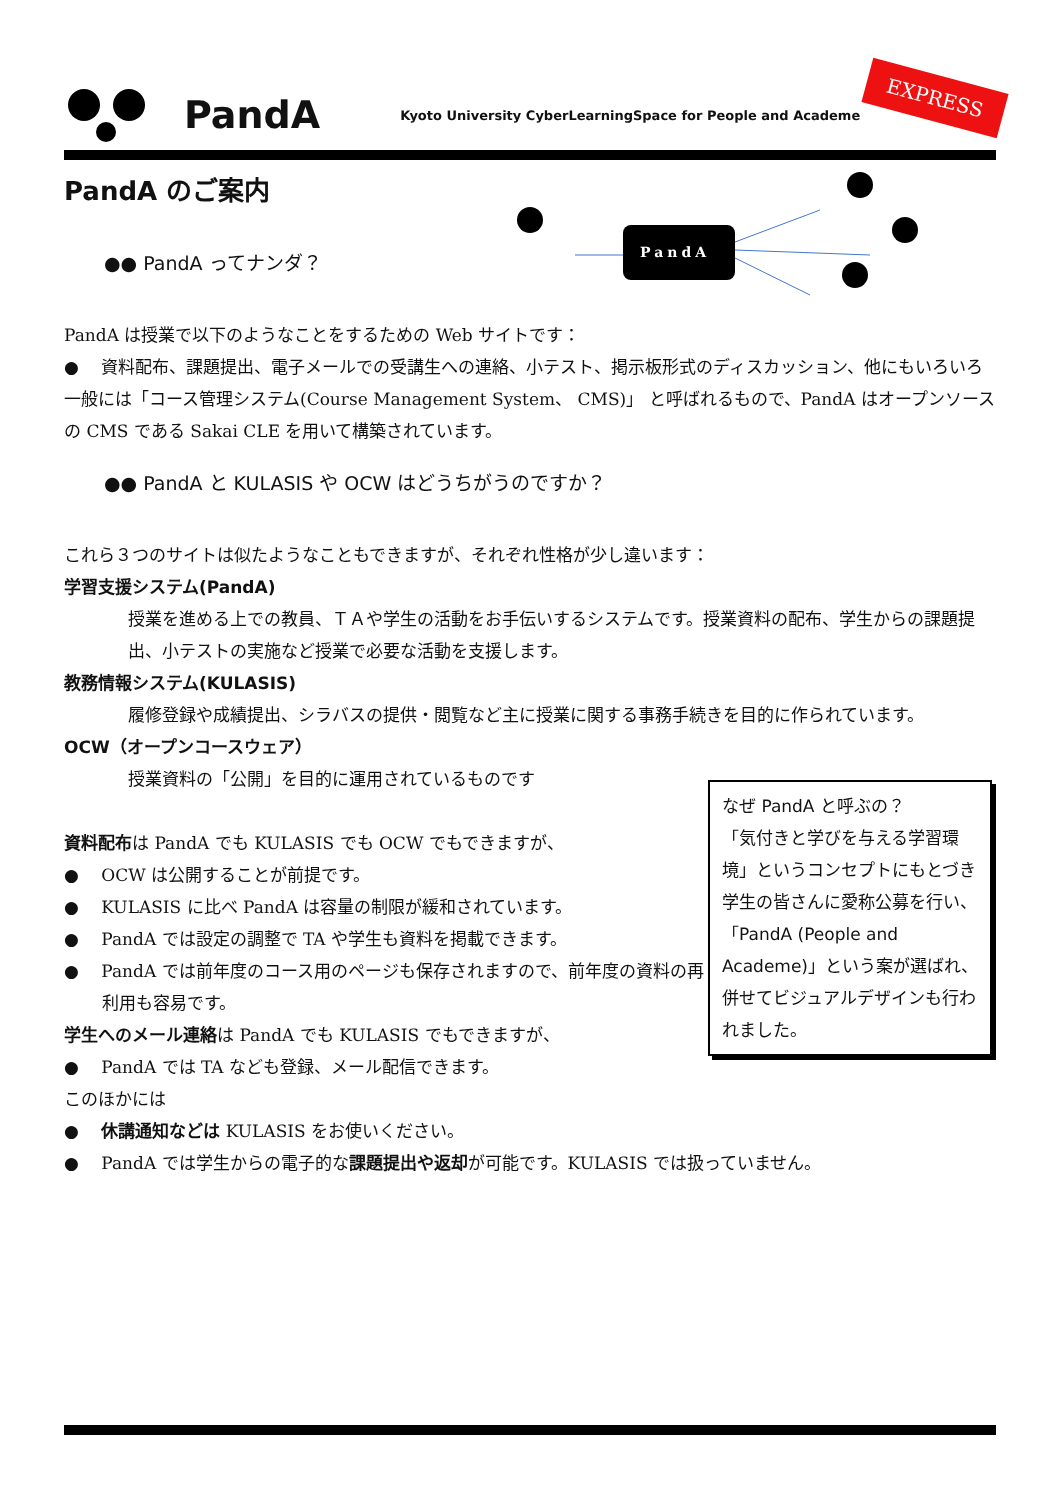PandA Kyoto University CyberLearningSpace for People and Academe
EXPRESS
PandA
PandA のご案内
●● PandA ってナンダ？
PandA は授業で以下のようなことをするための Web サイトです：
●　 資料配布、課題提出、電子メールでの受講生への連絡、小テスト、掲示板形式のディスカッション、他にもいろいろ
一般には「コース管理システム(Course Management System、 CMS)」 と呼ばれるもので、PandA はオープンソースの CMS である Sakai CLE を用いて構築されています。
●● PandA と KULASIS や OCW はどうちがうのですか？
これら３つのサイトは似たようなこともできますが、それぞれ性格が少し違います：
学習支援システム(PandA)
授業を進める上での教員、ＴＡや学生の活動をお手伝いするシステムです。授業資料の配布、学生からの課題提出、小テストの実施など授業で必要な活動を支援します。
教務情報システム(KULASIS)
履修登録や成績提出、シラバスの提供・閲覧など主に授業に関する事務手続きを目的に作られています。
OCW（オープンコースウェア）
授業資料の「公開」を目的に運用されているものです
資料配布は PandA でも KULASIS でも OCW でもできますが、
●　 OCW は公開することが前提です。
●　 KULASIS に比べ PandA は容量の制限が緩和されています。
●　 PandA では設定の調整で TA や学生も資料を掲載できます。
●　 PandA では前年度のコース用のページも保存されますので、前年度の資料の再利用も容易です。
学生へのメール連絡は PandA でも KULASIS でもできますが、
●　 PandA では TA なども登録、メール配信できます。
このほかには
●　 休講通知などは KULASIS をお使いください。
●　 PandA では学生からの電子的な課題提出や返却が可能です。KULASIS では扱っていません。
なぜ PandA と呼ぶの？
「気付きと学びを与える学習環境」というコンセプトにもとづき学生の皆さんに愛称公募を行い、「PandA (People and Academe)」という案が選ばれ、併せてビジュアルデザインも行われました。